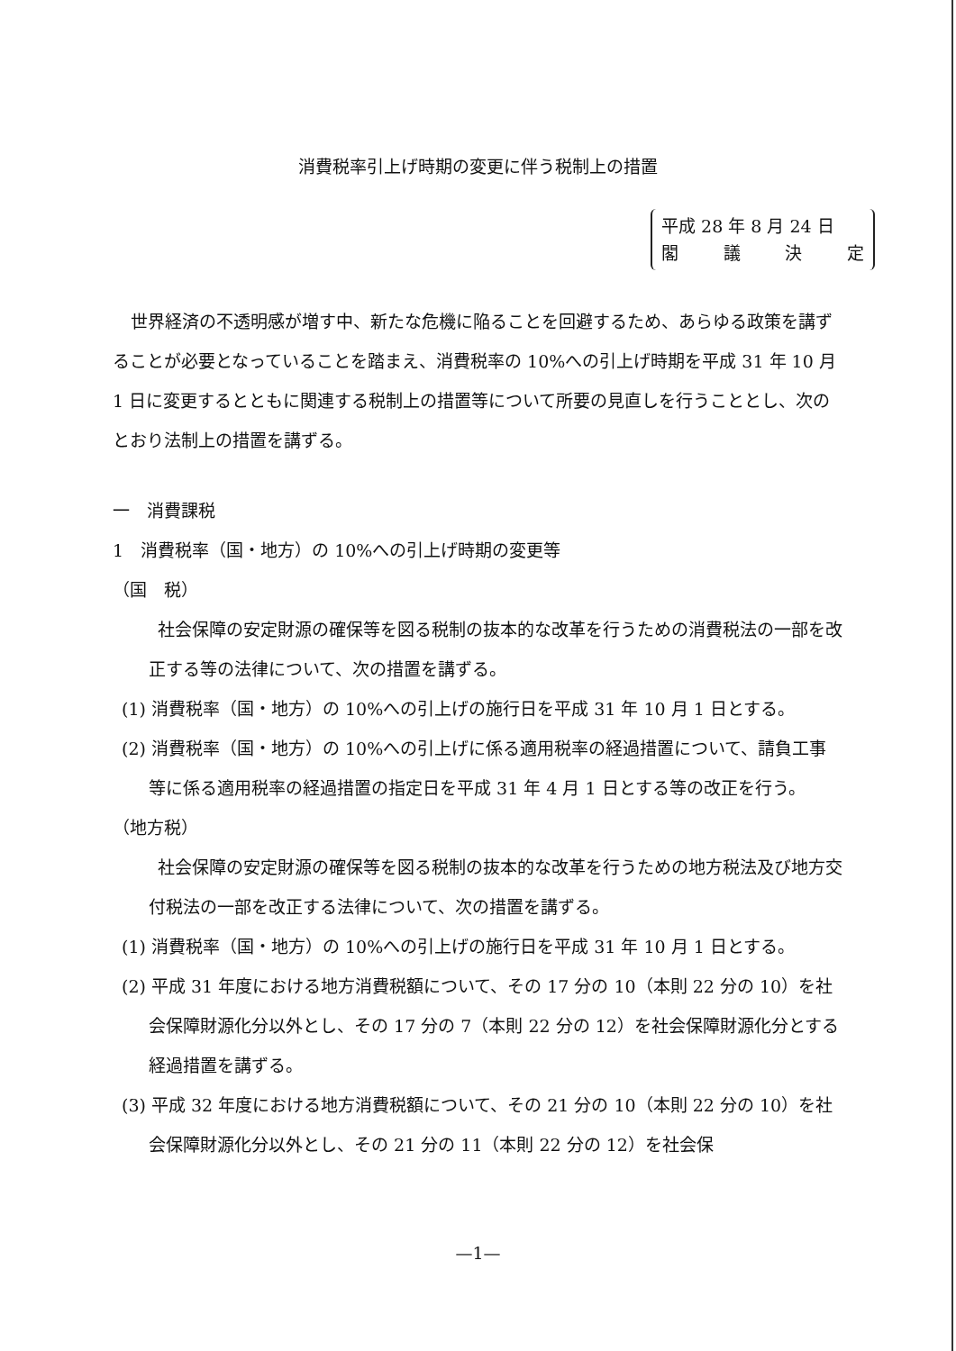消費税率引上げ時期の変更に伴う税制上の措置
平成 28 年 8 月 24 日
閣議決定
世界経済の不透明感が増す中、新たな危機に陥ることを回避するため、あらゆる政策を講ずることが必要となっていることを踏まえ、消費税率の 10%への引上げ時期を平成 31 年 10 月 1 日に変更するとともに関連する税制上の措置等について所要の見直しを行うこととし、次のとおり法制上の措置を講ずる。
一　消費課税
1　消費税率（国・地方）の 10%への引上げ時期の変更等
（国　税）
社会保障の安定財源の確保等を図る税制の抜本的な改革を行うための消費税法の一部を改正する等の法律について、次の措置を講ずる。
(1) 消費税率（国・地方）の 10%への引上げの施行日を平成 31 年 10 月 1 日とする。
(2) 消費税率（国・地方）の 10%への引上げに係る適用税率の経過措置について、請負工事等に係る適用税率の経過措置の指定日を平成 31 年 4 月 1 日とする等の改正を行う。
（地方税）
社会保障の安定財源の確保等を図る税制の抜本的な改革を行うための地方税法及び地方交付税法の一部を改正する法律について、次の措置を講ずる。
(1) 消費税率（国・地方）の 10%への引上げの施行日を平成 31 年 10 月 1 日とする。
(2) 平成 31 年度における地方消費税額について、その 17 分の 10（本則 22 分の 10）を社会保障財源化分以外とし、その 17 分の 7（本則 22 分の 12）を社会保障財源化分とする経過措置を講ずる。
(3) 平成 32 年度における地方消費税額について、その 21 分の 10（本則 22 分の 10）を社会保障財源化分以外とし、その 21 分の 11（本則 22 分の 12）を社会保
—1—